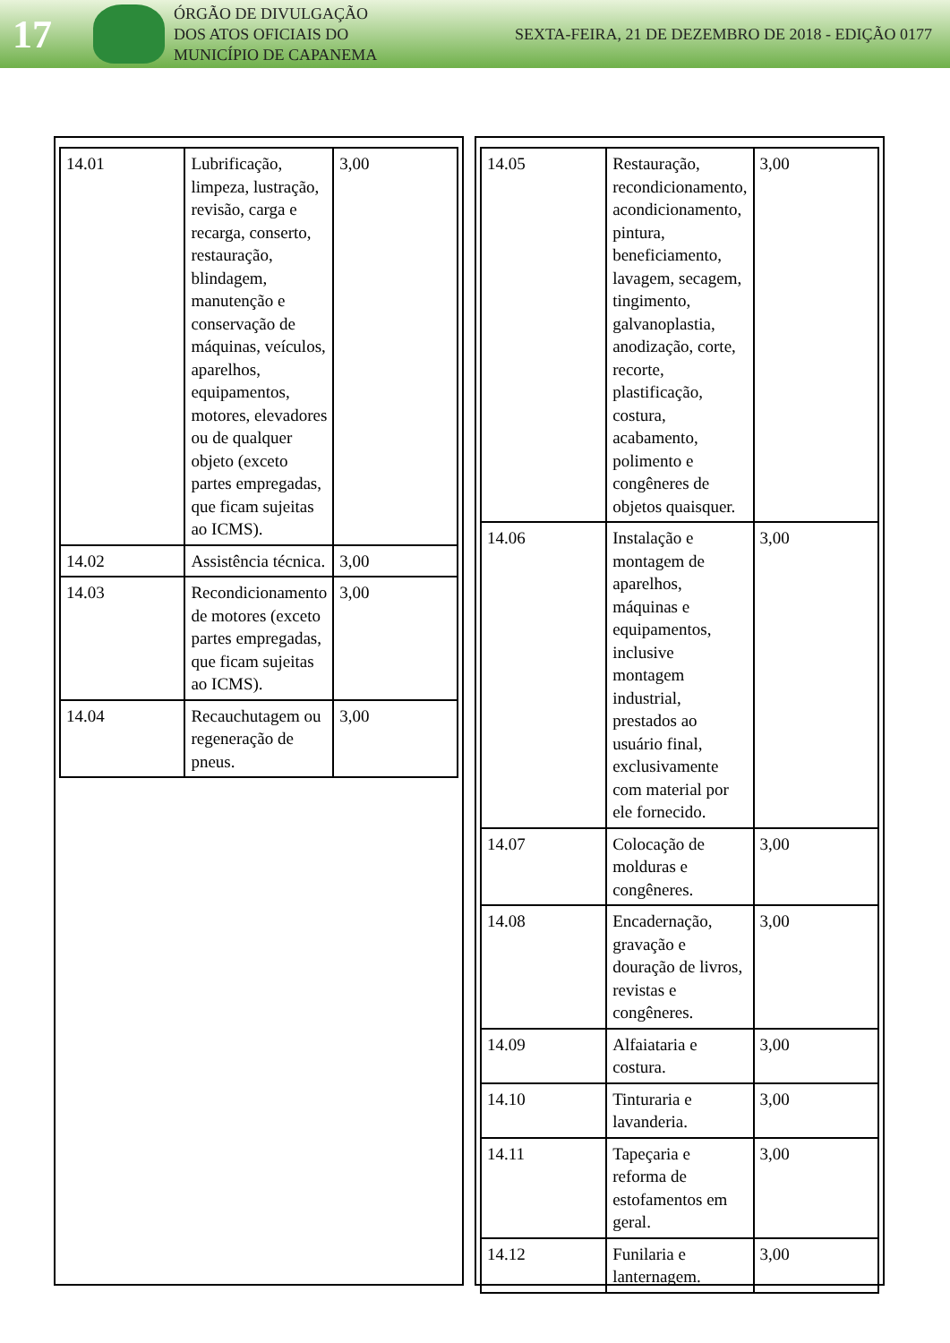17
ÓRGÃO DE DIVULGAÇÃO
DOS ATOS OFICIAIS DO
MUNICÍPIO DE CAPANEMA
SEXTA-FEIRA, 21 DE DEZEMBRO DE 2018 - EDIÇÃO 0177
| 14.01 | Lubrificação, limpeza, lustração, revisão, carga e recarga, conserto, restauração, blindagem, manutenção e conservação de máquinas, veículos, aparelhos, equipamentos, motores, elevadores ou de qualquer objeto (exceto partes empregadas, que ficam sujeitas ao ICMS). | 3,00 |
| 14.02 | Assistência técnica. | 3,00 |
| 14.03 | Recondicionamento de motores (exceto partes empregadas, que ficam sujeitas ao ICMS). | 3,00 |
| 14.04 | Recauchutagem ou regeneração de pneus. | 3,00 |
| 14.05 | Restauração, recondicionamento, acondicionamento, pintura, beneficiamento, lavagem, secagem, tingimento, galvanoplastia, anodização, corte, recorte, plastificação, costura, acabamento, polimento e congêneres de objetos quaisquer. | 3,00 |
| 14.06 | Instalação e montagem de aparelhos, máquinas e equipamentos, inclusive montagem industrial, prestados ao usuário final, exclusivamente com material por ele fornecido. | 3,00 |
| 14.07 | Colocação de molduras e congêneres. | 3,00 |
| 14.08 | Encadernação, gravação e douração de livros, revistas e congêneres. | 3,00 |
| 14.09 | Alfaiataria e costura. | 3,00 |
| 14.10 | Tinturaria e lavanderia. | 3,00 |
| 14.11 | Tapeçaria e reforma de estofamentos em geral. | 3,00 |
| 14.12 | Funilaria e lanternagem. | 3,00 |